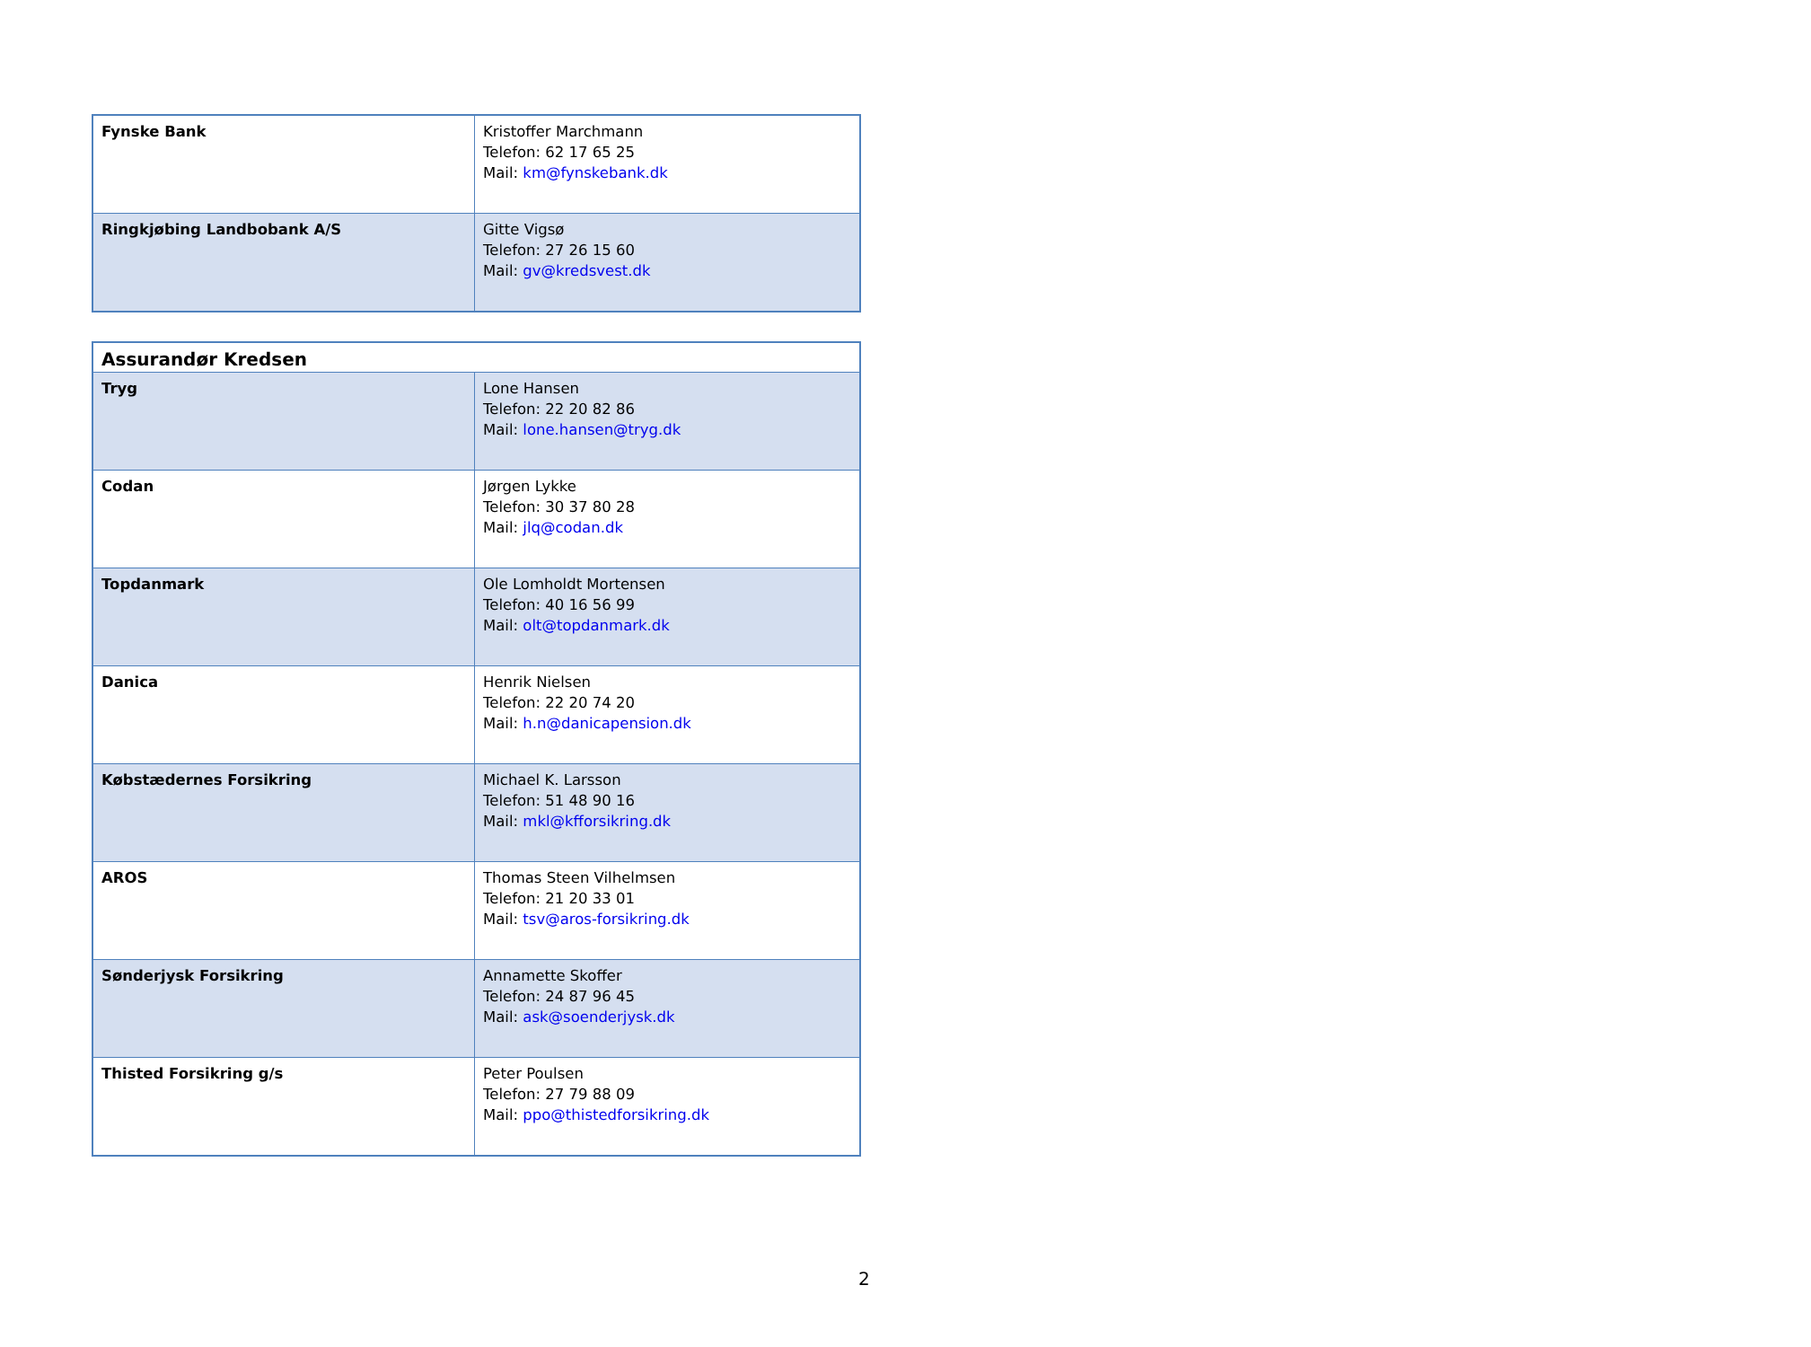| Fynske Bank | Kristoffer Marchmann Telefon: 62 17 65 25 Mail: km@fynskebank.dk |
| Ringkjøbing Landbobank A/S | Gitte Vigsø Telefon: 27 26 15 60 Mail: gv@kredsvest.dk |
| Assurandør Kredsen | |
| --- | --- |
| Tryg | Lone Hansen Telefon: 22 20 82 86 Mail: lone.hansen@tryg.dk |
| Codan | Jørgen Lykke Telefon: 30 37 80 28 Mail: jlq@codan.dk |
| Topdanmark | Ole Lomholdt Mortensen Telefon: 40 16 56 99 Mail: olt@topdanmark.dk |
| Danica | Henrik Nielsen Telefon: 22 20 74 20 Mail: h.n@danicapension.dk |
| Købstædernes Forsikring | Michael K. Larsson Telefon: 51 48 90 16 Mail: mkl@kfforsikring.dk |
| AROS | Thomas Steen Vilhelmsen Telefon: 21 20 33 01 Mail: tsv@aros-forsikring.dk |
| Sønderjysk Forsikring | Annamette Skoffer Telefon: 24 87 96 45 Mail: ask@soenderjysk.dk |
| Thisted Forsikring g/s | Peter Poulsen Telefon: 27 79 88 09 Mail: ppo@thistedforsikring.dk |
2